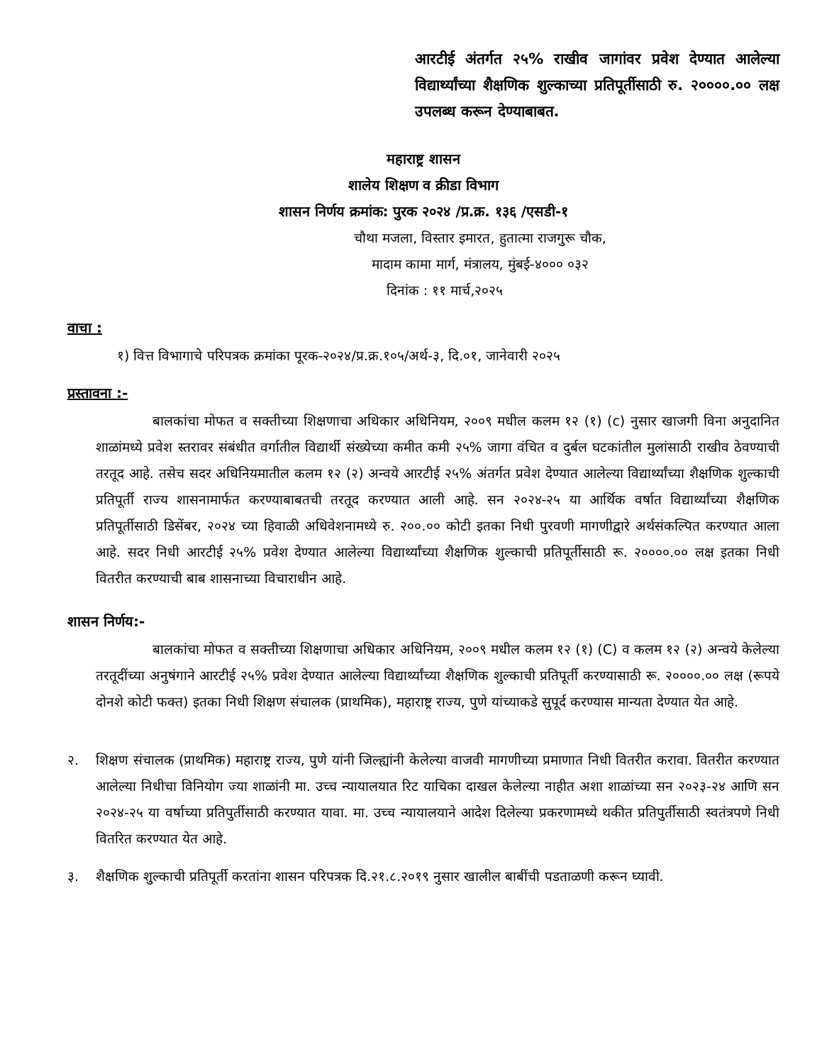आरटीई अंतर्गत २५% राखीव जागांवर प्रवेश देण्यात आलेल्या विद्यार्थ्यांच्या शैक्षणिक शुल्काच्या प्रतिपूर्तीसाठी रु. २००००.०० लक्ष उपलब्ध करून देण्याबाबत.
महाराष्ट्र शासन
शालेय शिक्षण व क्रीडा विभाग
शासन निर्णय क्रमांक: पुरक २०२४ /प्र.क्र. १३६ /एसडी-१
चौथा मजला, विस्तार इमारत, हुतात्मा राजगुरू चौक,
मादाम कामा मार्ग, मंत्रालय, मुंबई-४००० ०३२
दिनांक : ११ मार्च,२०२५
वाचा :
१) वित्त विभागाचे परिपत्रक क्रमांका पूरक-२०२४/प्र.क्र.१०५/अर्थ-३, दि.०१, जानेवारी २०२५
प्रस्तावना :-
बालकांचा मोफत व सक्तीच्या शिक्षणाचा अधिकार अधिनियम, २००९ मधील कलम १२ (१) (c) नुसार खाजगी विना अनुदानित शाळांमध्ये प्रवेश स्तरावर संबंधीत वर्गातील विद्यार्थी संख्येच्या कमीत कमी २५% जागा वंचित व दुर्बल घटकांतील मुलांसाठी राखीव ठेवण्याची तरतूद आहे. तसेच सदर अधिनियमातील कलम १२ (२) अन्वये आरटीई २५% अंतर्गत प्रवेश देण्यात आलेल्या विद्यार्थ्यांच्या शैक्षणिक शुल्काची प्रतिपूर्ती राज्य शासनामार्फत करण्याबाबतची तरतूद करण्यात आली आहे. सन २०२४-२५ या आर्थिक वर्षात विद्यार्थ्यांच्या शैक्षणिक प्रतिपूर्तीसाठी डिसेंबर, २०२४ च्या हिवाळी अधिवेशनामध्ये रु. २००.०० कोटी इतका निधी पुरवणी मागणीद्वारे अर्थसंकल्पित करण्यात आला आहे. सदर निधी आरटीई २५% प्रवेश देण्यात आलेल्या विद्यार्थ्यांच्या शैक्षणिक शुल्काची प्रतिपूर्तीसाठी रू. २००००.०० लक्ष इतका निधी वितरीत करण्याची बाब शासनाच्या विचाराधीन आहे.
शासन निर्णय:-
बालकांचा मोफत व सक्तीच्या शिक्षणाचा अधिकार अधिनियम, २००९ मधील कलम १२ (१) (C) व कलम १२ (२) अन्वये केलेल्या तरतूदींच्या अनुषंगाने आरटीई २५% प्रवेश देण्यात आलेल्या विद्यार्थ्यांच्या शैक्षणिक शुल्काची प्रतिपूर्ती करण्यासाठी रू. २००००.०० लक्ष (रूपये दोनशे कोटी फक्त) इतका निधी शिक्षण संचालक (प्राथमिक), महाराष्ट्र राज्य, पुणे यांच्याकडे सुपूर्द करण्यास मान्यता देण्यात येत आहे.
२. शिक्षण संचालक (प्राथमिक) महाराष्ट्र राज्य, पुणे यांनी जिल्ह्यांनी केलेल्या वाजवी मागणीच्या प्रमाणात निधी वितरीत करावा. वितरीत करण्यात आलेल्या निधीचा विनियोग ज्या शाळांनी मा. उच्च न्यायालयात रिट याचिका दाखल केलेल्या नाहीत अशा शाळांच्या सन २०२३-२४ आणि सन २०२४-२५ या वर्षाच्या प्रतिपुर्तीसाठी करण्यात यावा. मा. उच्च न्यायालयाने आदेश दिलेल्या प्रकरणामध्ये थकीत प्रतिपुर्तीसाठी स्वतंत्रपणे निधी वितरित करण्यात येत आहे.
३. शैक्षणिक शुल्काची प्रतिपूर्ती करतांना शासन परिपत्रक दि.२१.८.२०१९ नुसार खालील बाबींची पडताळणी करून घ्यावी.